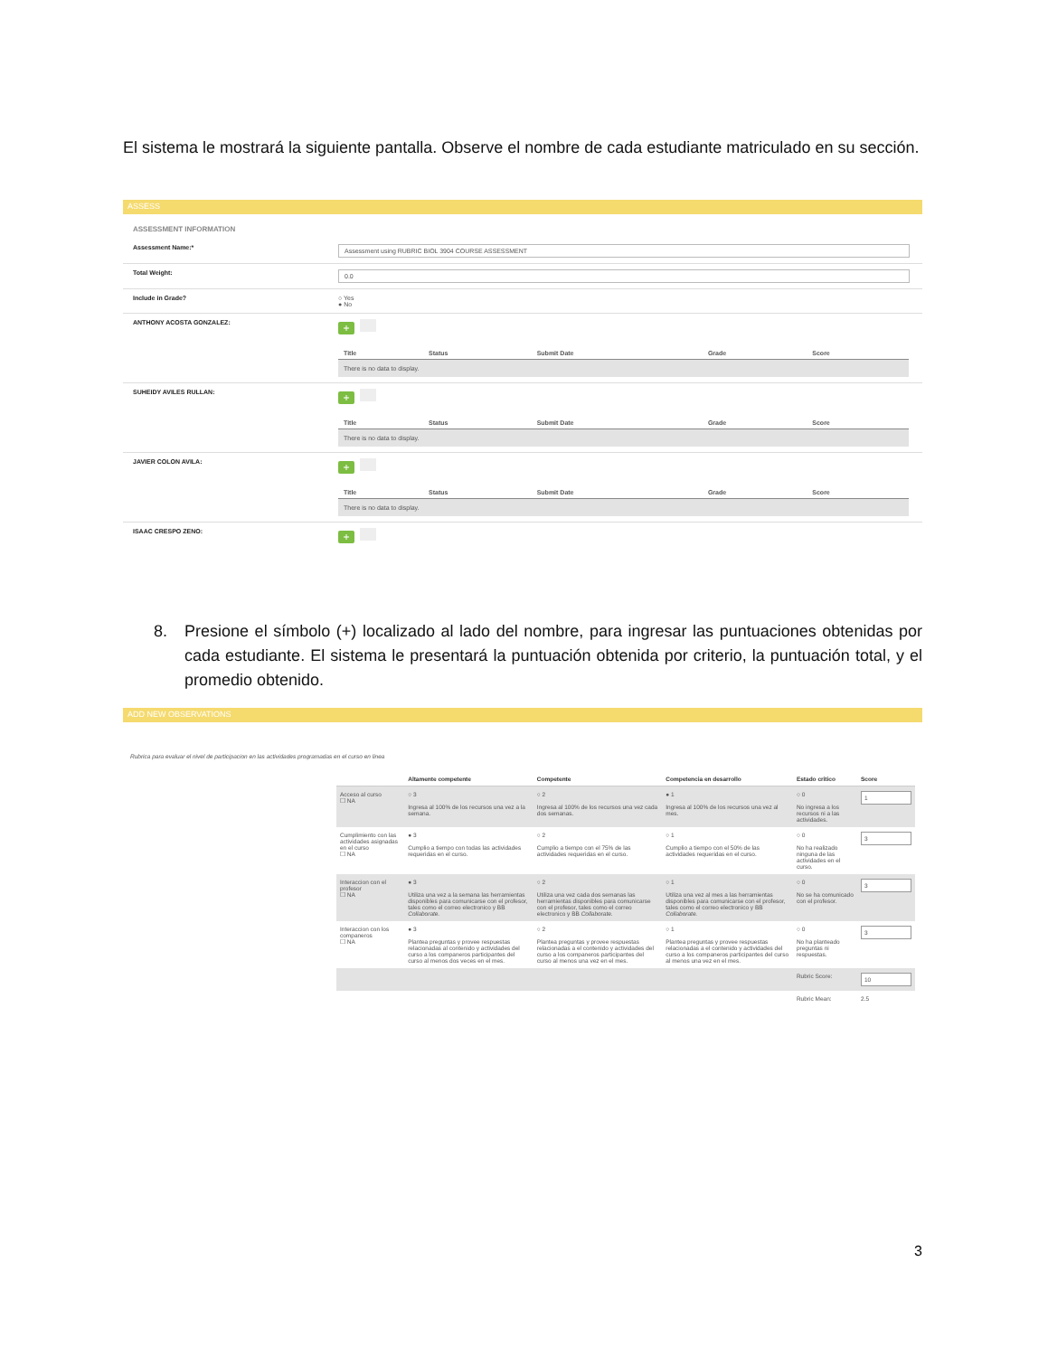El sistema le mostrará la siguiente pantalla. Observe el nombre de cada estudiante matriculado en su sección.
ASSESS
ASSESSMENT INFORMATION
Assessment Name:*
Assessment using RUBRIC BIOL 3904 COURSE ASSESSMENT
Total Weight:
0.0
Include in Grade? ○ Yes
● No
ANTHONY ACOSTA GONZALEZ:
+
| Title | Status | Submit Date | Grade | Score |
| --- | --- | --- | --- | --- |
| There is no data to display. | | | | |
SUHEIDY AVILES RULLAN:
+
| Title | Status | Submit Date | Grade | Score |
| --- | --- | --- | --- | --- |
| There is no data to display. | | | | |
JAVIER COLON AVILA:
+
| Title | Status | Submit Date | Grade | Score |
| --- | --- | --- | --- | --- |
| There is no data to display. | | | | |
ISAAC CRESPO ZENO:
+
8. Presione el símbolo (+) localizado al lado del nombre, para ingresar las puntuaciones obtenidas por cada estudiante. El sistema le presentará la puntuación obtenida por criterio, la puntuación total, y el promedio obtenido.
ADD NEW OBSERVATIONS
Rubrica para evaluar el nivel de participacion en las actividades programadas en el curso en linea
| | Altamente competente | Competente | Competencia en desarrollo | Estado critico | Score |
| --- | --- | --- | --- | --- | --- |
| Acceso al curso ☐ NA | ○ 3 Ingresa al 100% de los recursos una vez a la semana. | ○ 2 Ingresa al 100% de los recursos una vez cada dos semanas. | ● 1 Ingresa al 100% de los recursos una vez al mes. | ○ 0 No ingresa a los recursos ni a las actividades. | 1 |
| Cumplimiento con las actividades asignadas en el curso ☐ NA | ● 3 Cumplio a tiempo con todas las actividades requeridas en el curso. | ○ 2 Cumplio a tiempo con el 75% de las actividades requeridas en el curso. | ○ 1 Cumplio a tiempo con el 50% de las actividades requeridas en el curso. | ○ 0 No ha realizado ninguna de las actividades en el curso. | 3 |
| Interaccion con el profesor ☐ NA | ● 3 Utiliza una vez a la semana las herramientas disponibles para comunicarse con el profesor, tales como el correo electronico y BB Collaborate. | ○ 2 Utiliza una vez cada dos semanas las herramientas disponibles para comunicarse con el profesor, tales como el correo electronico y BB Collaborate. | ○ 1 Utiliza una vez al mes a las herramientas disponibles para comunicarse con el profesor, tales como el correo electronico y BB Collaborate. | ○ 0 No se ha comunicado con el profesor. | 3 |
| Interaccion con los companeros ☐ NA | ● 3 Plantea preguntas y provee respuestas relacionadas al contenido y actividades del curso a los companeros participantes del curso al menos dos veces en el mes. | ○ 2 Plantea preguntas y provee respuestas relacionadas a el contenido y actividades del curso a los companeros participantes del curso al menos una vez en el mes. | ○ 1 Plantea preguntas y provee respuestas relacionadas a el contenido y actividades del curso a los companeros participantes del curso al menos una vez en el mes. | ○ 0 No ha planteado preguntas ni respuestas. | 3 |
| | | | | Rubric Score: | 10 |
| | | | | Rubric Mean: | 2.5 |
3